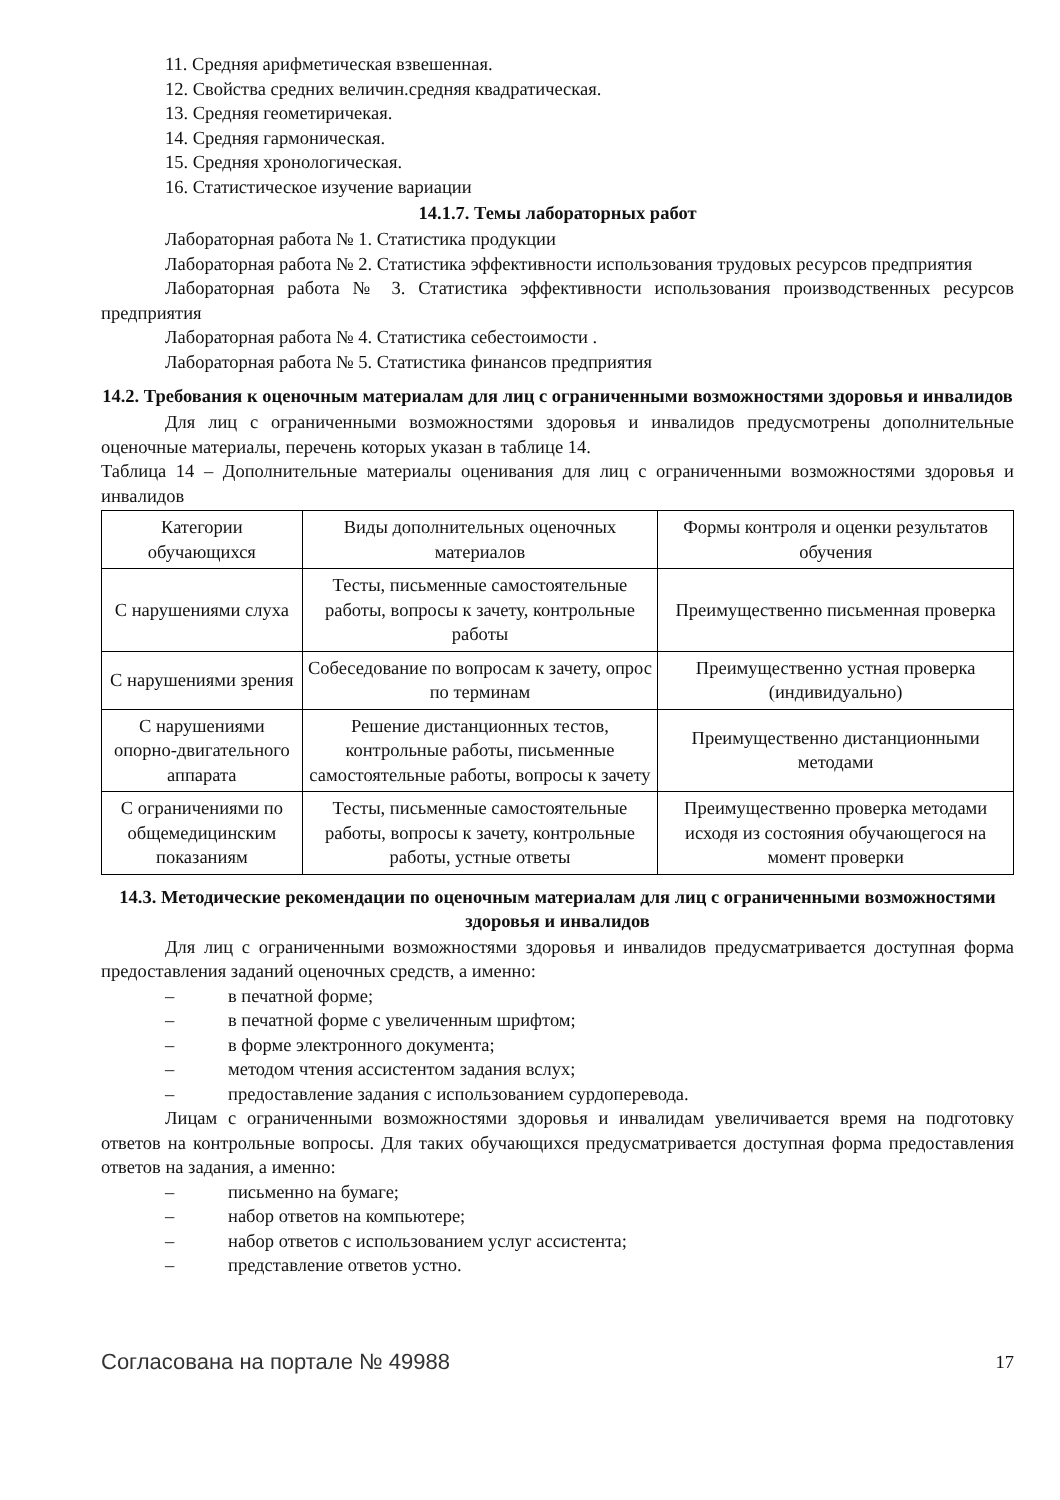11. Средняя арифметическая взвешенная.
12. Свойства средних величин.средняя квадратическая.
13. Средняя геометиричекая.
14. Средняя гармоническая.
15. Средняя хронологическая.
16. Статистическое изучение вариации
14.1.7. Темы лабораторных работ
Лабораторная работа № 1. Статистика продукции
Лабораторная работа № 2. Статистика эффективности использования трудовых ресурсов предприятия
Лабораторная работа № 3. Статистика эффективности использования производственных ресурсов предприятия
Лабораторная работа № 4. Статистика себестоимости .
Лабораторная работа № 5. Статистика финансов предприятия
14.2. Требования к оценочным материалам для лиц с ограниченными возможностями здоровья и инвалидов
Для лиц с ограниченными возможностями здоровья и инвалидов предусмотрены дополнительные оценочные материалы, перечень которых указан в таблице 14.
Таблица 14 – Дополнительные материалы оценивания для лиц с ограниченными возможностями здоровья и инвалидов
| Категории обучающихся | Виды дополнительных оценочных материалов | Формы контроля и оценки результатов обучения |
| С нарушениями слуха | Тесты, письменные самостоятельные работы, вопросы к зачету, контрольные работы | Преимущественно письменная проверка |
| С нарушениями зрения | Собеседование по вопросам к зачету, опрос по терминам | Преимущественно устная проверка (индивидуально) |
| С нарушениями опорно-двигательного аппарата | Решение дистанционных тестов, контрольные работы, письменные самостоятельные работы, вопросы к зачету | Преимущественно дистанционными методами |
| С ограничениями по общемедицинским показаниям | Тесты, письменные самостоятельные работы, вопросы к зачету, контрольные работы, устные ответы | Преимущественно проверка методами исходя из состояния обучающегося на момент проверки |
14.3. Методические рекомендации по оценочным материалам для лиц с ограниченными возможностями здоровья и инвалидов
Для лиц с ограниченными возможностями здоровья и инвалидов предусматривается доступная форма предоставления заданий оценочных средств, а именно:
– в печатной форме;
– в печатной форме с увеличенным шрифтом;
– в форме электронного документа;
– методом чтения ассистентом задания вслух;
– предоставление задания с использованием сурдоперевода.
Лицам с ограниченными возможностями здоровья и инвалидам увеличивается время на подготовку ответов на контрольные вопросы. Для таких обучающихся предусматривается доступная форма предоставления ответов на задания, а именно:
– письменно на бумаге;
– набор ответов на компьютере;
– набор ответов с использованием услуг ассистента;
– представление ответов устно.
Согласована на портале № 49988 17